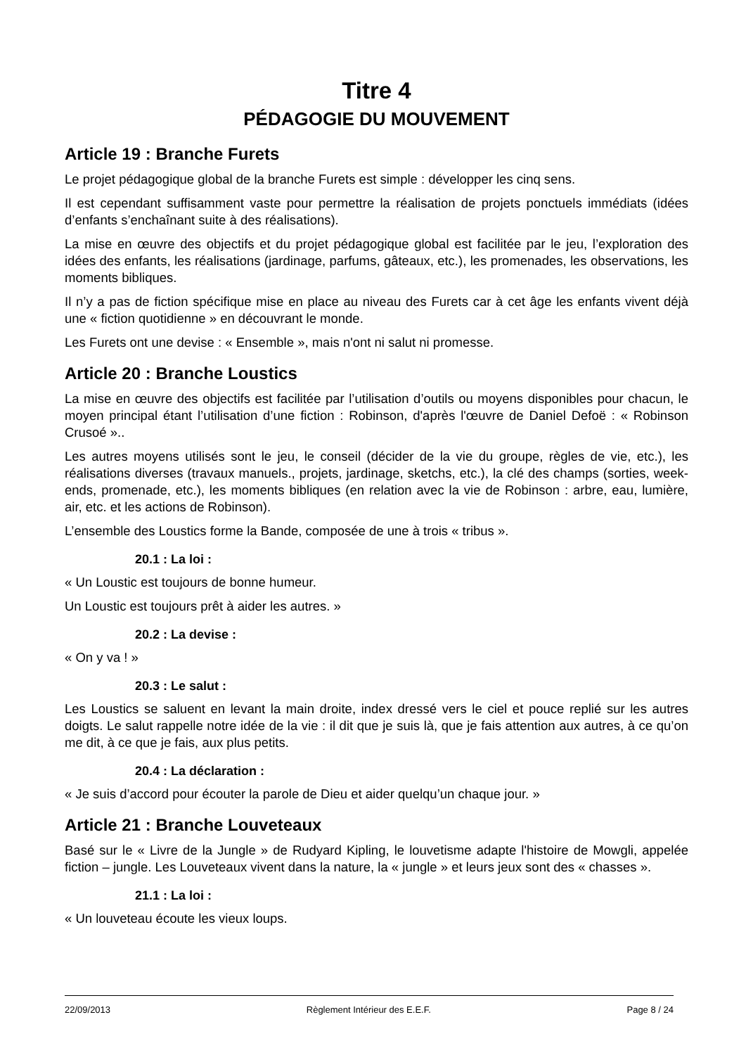Titre 4
PÉDAGOGIE DU MOUVEMENT
Article 19 : Branche Furets
Le projet pédagogique global de la branche Furets est simple : développer les cinq sens.
Il est cependant suffisamment vaste pour permettre la réalisation de projets ponctuels immédiats (idées d’enfants s’enchaînant suite à des réalisations).
La mise en œuvre des objectifs et du projet pédagogique global est facilitée par le jeu, l’exploration des idées des enfants, les réalisations (jardinage, parfums, gâteaux, etc.), les promenades, les observations, les moments bibliques.
Il n’y a pas de fiction spécifique mise en place au niveau des Furets car à cet âge les enfants vivent déjà une « fiction quotidienne » en découvrant le monde.
Les Furets ont une devise : « Ensemble », mais n'ont ni salut ni promesse.
Article 20 : Branche Loustics
La mise en œuvre des objectifs est facilitée par l’utilisation d’outils ou moyens disponibles pour chacun, le moyen principal étant l’utilisation d’une fiction : Robinson, d'après l'œuvre de Daniel Defoë : « Robinson Crusoé »..
Les autres moyens utilisés sont le jeu, le conseil (décider de la vie du groupe, règles de vie, etc.), les réalisations diverses (travaux manuels., projets, jardinage, sketchs, etc.), la clé des champs (sorties, week-ends, promenade, etc.), les moments bibliques (en relation avec la vie de Robinson : arbre, eau, lumière, air, etc. et les actions de Robinson).
L’ensemble des Loustics forme la Bande, composée de une à trois « tribus ».
20.1 : La loi :
« Un Loustic est toujours de bonne humeur.
Un Loustic est toujours prêt à aider les autres. »
20.2 : La devise :
« On y va ! »
20.3 : Le salut :
Les Loustics se saluent en levant la main droite, index dressé vers le ciel et pouce replié sur les autres doigts. Le salut rappelle notre idée de la vie : il dit que je suis là, que je fais attention aux autres, à ce qu’on me dit, à ce que je fais, aux plus petits.
20.4 : La déclaration :
« Je suis d’accord pour écouter la parole de Dieu et aider quelqu’un chaque jour. »
Article 21 : Branche Louveteaux
Basé sur le « Livre de la Jungle » de Rudyard Kipling, le louvetisme adapte l'histoire de Mowgli, appelée fiction – jungle. Les Louveteaux vivent dans la nature, la « jungle » et leurs jeux sont des « chasses ».
21.1 : La loi :
« Un louveteau écoute les vieux loups.
22/09/2013 Règlement Intérieur des E.E.F. Page 8 / 24